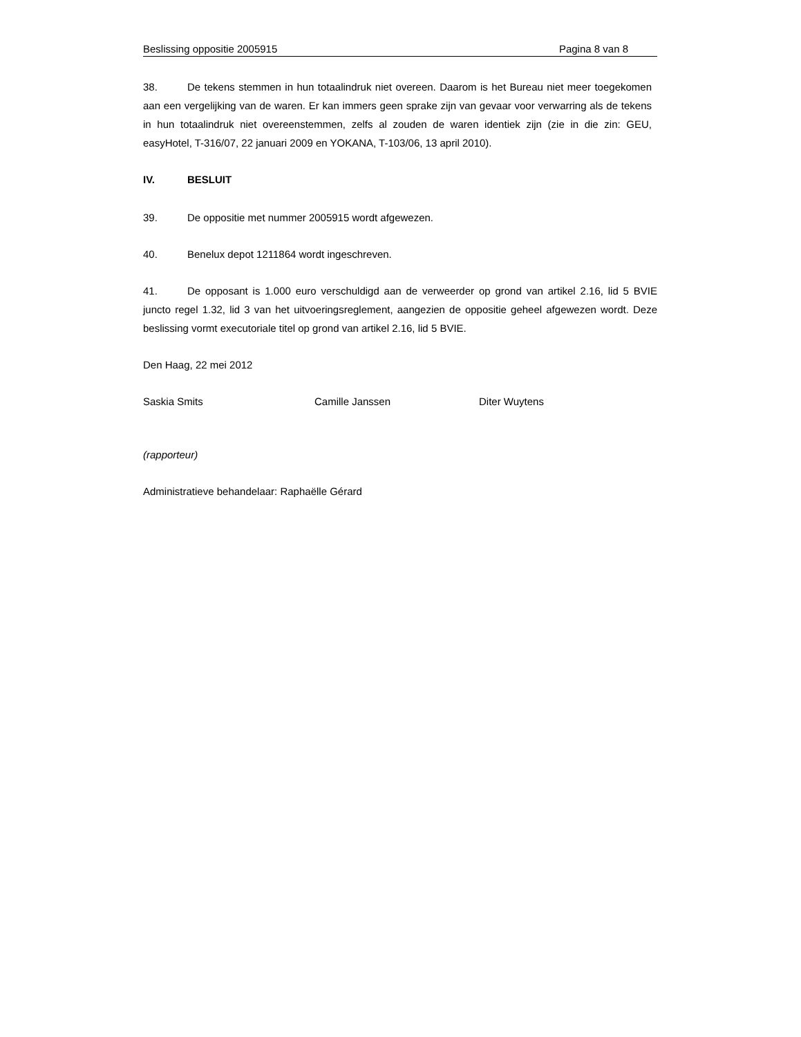Beslissing oppositie 2005915 Pagina 8 van 8
38. De tekens stemmen in hun totaalindruk niet overeen. Daarom is het Bureau niet meer toegekomen aan een vergelijking van de waren. Er kan immers geen sprake zijn van gevaar voor verwarring als de tekens in hun totaalindruk niet overeenstemmen, zelfs al zouden de waren identiek zijn (zie in die zin: GEU, easyHotel, T-316/07, 22 januari 2009 en YOKANA, T-103/06, 13 april 2010).
IV. BESLUIT
39. De oppositie met nummer 2005915 wordt afgewezen.
40. Benelux depot 1211864 wordt ingeschreven.
41. De opposant is 1.000 euro verschuldigd aan de verweerder op grond van artikel 2.16, lid 5 BVIE juncto regel 1.32, lid 3 van het uitvoeringsreglement, aangezien de oppositie geheel afgewezen wordt. Deze beslissing vormt executoriale titel op grond van artikel 2.16, lid 5 BVIE.
Den Haag, 22 mei 2012
Saskia Smits Camille Janssen Diter Wuytens
(rapporteur)
Administratieve behandelaar: Raphaëlle Gérard